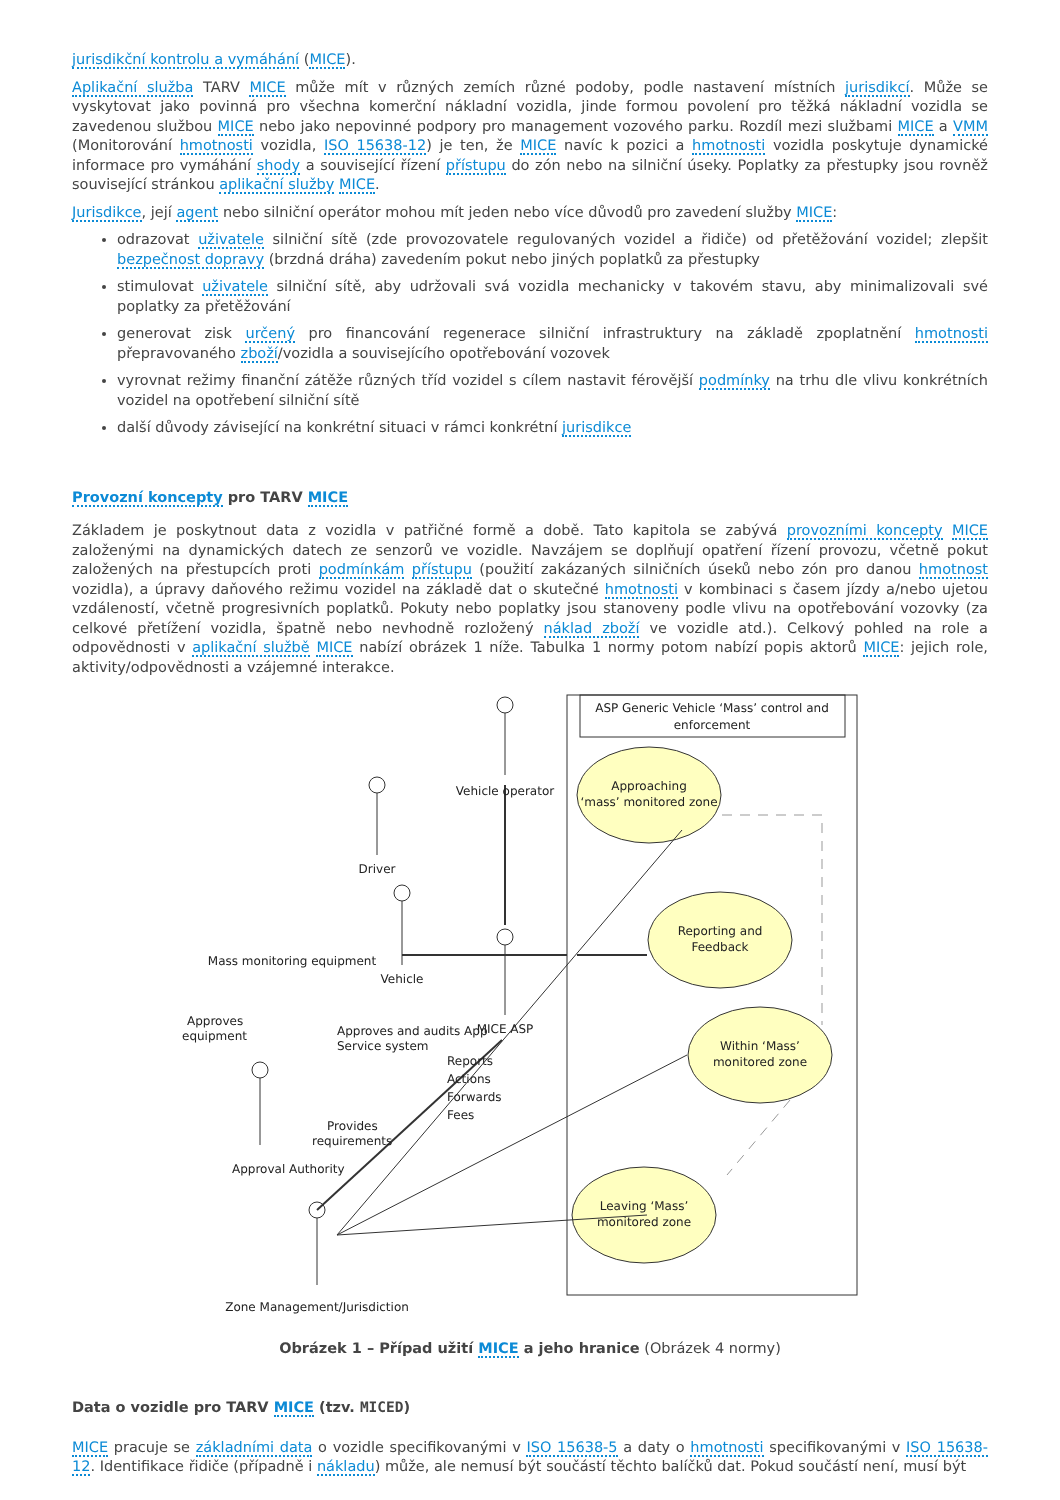jurisdikční kontrolu a vymáhání (MICE).
Aplikační služba TARV MICE může mít v různých zemích různé podoby, podle nastavení místních jurisdikcí. Může se vyskytovat jako povinná pro všechna komerční nákladní vozidla, jinde formou povolení pro těžká nákladní vozidla se zavedenou službou MICE nebo jako nepovinné podpory pro management vozového parku. Rozdíl mezi službami MICE a VMM (Monitorování hmotnosti vozidla, ISO 15638-12) je ten, že MICE navíc k pozici a hmotnosti vozidla poskytuje dynamické informace pro vymáhání shody a související řízení přístupu do zón nebo na silniční úseky. Poplatky za přestupky jsou rovněž související stránkou aplikační služby MICE.
Jurisdikce, její agent nebo silniční operátor mohou mít jeden nebo více důvodů pro zavedení služby MICE:
odrazovat uživatele silniční sítě (zde provozovatele regulovaných vozidel a řidiče) od přetěžování vozidel; zlepšit bezpečnost dopravy (brzdná dráha) zavedením pokut nebo jiných poplatků za přestupky
stimulovat uživatele silniční sítě, aby udržovali svá vozidla mechanicky v takovém stavu, aby minimalizovali své poplatky za přetěžování
generovat zisk určený pro financování regenerace silniční infrastruktury na základě zpoplatnění hmotnosti přepravovaného zboží/vozidla a souvisejícího opotřebování vozovek
vyrovnat režimy finanční zátěže různých tříd vozidel s cílem nastavit férovější podmínky na trhu dle vlivu konkrétních vozidel na opotřebení silniční sítě
další důvody závisející na konkrétní situaci v rámci konkrétní jurisdikce
Provozní koncepty pro TARV MICE
Základem je poskytnout data z vozidla v patřičné formě a době. Tato kapitola se zabývá provozními koncepty MICE založenými na dynamických datech ze senzorů ve vozidle. Navzájem se doplňují opatření řízení provozu, včetně pokut založených na přestupcích proti podmínkám přístupu (použití zakázaných silničních úseků nebo zón pro danou hmotnost vozidla), a úpravy daňového režimu vozidel na základě dat o skutečné hmotnosti v kombinaci s časem jízdy a/nebo ujetou vzdáleností, včetně progresivních poplatků. Pokuty nebo poplatky jsou stanoveny podle vlivu na opotřebování vozovky (za celkové přetížení vozidla, špatně nebo nevhodně rozložený náklad zboží ve vozidle atd.). Celkový pohled na role a odpovědnosti v aplikační službě MICE nabízí obrázek 1 níže. Tabulka 1 normy potom nabízí popis aktorů MICE: jejich role, aktivity/odpovědnosti a vzájemné interakce.
ASP Generic Vehicle ‘Mass’ control and
enforcement
Approaching
‘mass’ monitored zone
Reporting and
Feedback
Within ‘Mass’
monitored zone
Leaving ‘Mass’
monitored zone
Vehicle operator
Driver
Vehicle
MICE ASP
Mass monitoring equipment
Approves
equipment
Approves and audits App
Service system
Reports
Actions
Forwards
Fees
Provides
requirements
Approval Authority
Zone Management/Jurisdiction
Obrázek 1 – Případ užití MICE a jeho hranice (Obrázek 4 normy)
Data o vozidle pro TARV MICE (tzv. MICED)
MICE pracuje se základními data o vozidle specifikovanými v ISO 15638-5 a daty o hmotnosti specifikovanými v ISO 15638-12. Identifikace řidiče (případně i nákladu) může, ale nemusí být součástí těchto balíčků dat. Pokud součástí není, musí být